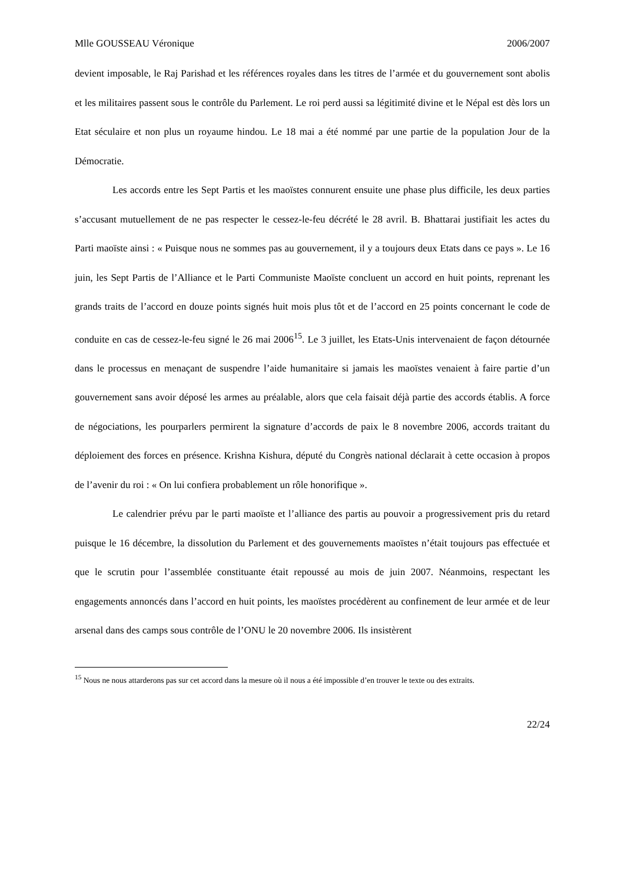Mlle GOUSSEAU Véronique 2006/2007
devient imposable, le Raj Parishad et les références royales dans les titres de l’armée et du gouvernement sont abolis et les militaires passent sous le contrôle du Parlement. Le roi perd aussi sa légitimité divine et le Népal est dès lors un Etat séculaire et non plus un royaume hindou. Le 18 mai a été nommé par une partie de la population Jour de la Démocratie.
Les accords entre les Sept Partis et les maoïstes connurent ensuite une phase plus difficile, les deux parties s’accusant mutuellement de ne pas respecter le cessez-le-feu décrété le 28 avril. B. Bhattarai justifiait les actes du Parti maoïste ainsi : « Puisque nous ne sommes pas au gouvernement, il y a toujours deux Etats dans ce pays ». Le 16 juin, les Sept Partis de l’Alliance et le Parti Communiste Maoïste concluent un accord en huit points, reprenant les grands traits de l’accord en douze points signés huit mois plus tôt et de l’accord en 25 points concernant le code de conduite en cas de cessez-le-feu signé le 26 mai 2006<sup>15</sup>. Le 3 juillet, les Etats-Unis intervenaient de façon détournée dans le processus en menaçant de suspendre l’aide humanitaire si jamais les maoïstes venaient à faire partie d’un gouvernement sans avoir déposé les armes au préalable, alors que cela faisait déjà partie des accords établis. A force de négociations, les pourparlers permirent la signature d’accords de paix le 8 novembre 2006, accords traitant du déploiement des forces en présence. Krishna Kishura, député du Congrès national déclarait à cette occasion à propos de l’avenir du roi : « On lui confiera probablement un rôle honorifique ».
Le calendrier prévu par le parti maoïste et l’alliance des partis au pouvoir a progressivement pris du retard puisque le 16 décembre, la dissolution du Parlement et des gouvernements maoïstes n’était toujours pas effectuée et que le scrutin pour l’assemblée constituante était repoussé au mois de juin 2007. Néanmoins, respectant les engagements annoncés dans l’accord en huit points, les maoïstes procédèrent au confinement de leur armée et de leur arsenal dans des camps sous contrôle de l’ONU le 20 novembre 2006. Ils insistèrent
<sup>15</sup> Nous ne nous attarderons pas sur cet accord dans la mesure où il nous a été impossible d’en trouver le texte ou des extraits.
22/24